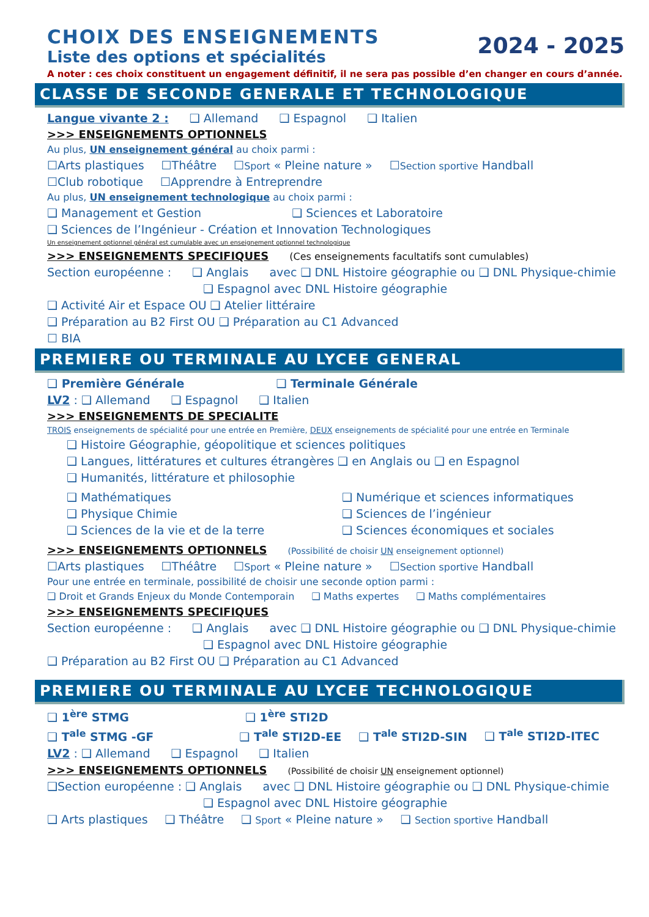CHOIX DES ENSEIGNEMENTS
Liste des options et spécialités
2024 - 2025
A noter : ces choix constituent un engagement définitif, il ne sera pas possible d’en changer en cours d’année.
CLASSE DE SECONDE GENERALE ET TECHNOLOGIQUE
Langue vivante 2 : ❑ Allemand ❑ Espagnol ❑ Italien
>>> ENSEIGNEMENTS OPTIONNELS
Au plus, UN enseignement général au choix parmi :
☐Arts plastiques ☐Théâtre ☐Sport « Pleine nature » ☐Section sportive Handball
☐Club robotique ☐Apprendre à Entreprendre
Au plus, UN enseignement technologique au choix parmi :
❑ Management et Gestion ❑ Sciences et Laboratoire
❑ Sciences de l’Ingénieur - Création et Innovation Technologiques
Un enseignement optionnel général est cumulable avec un enseignement optionnel technologique
>>> ENSEIGNEMENTS SPECIFIQUES (Ces enseignements facultatifs sont cumulables)
Section européenne : ❑ Anglais avec ❑ DNL Histoire géographie ou ❑ DNL Physique-chimie
❑ Espagnol avec DNL Histoire géographie
❑ Activité Air et Espace OU ❑ Atelier littéraire
❑ Préparation au B2 First OU ❑ Préparation au C1 Advanced
☐ BIA
PREMIERE OU TERMINALE AU LYCEE GENERAL
❑ Première Générale ❑ Terminale Générale
LV2 : ❑ Allemand ❑ Espagnol ❑ Italien
>>> ENSEIGNEMENTS DE SPECIALITE
TROIS enseignements de spécialité pour une entrée en Première, DEUX enseignements de spécialité pour une entrée en Terminale
❑ Histoire Géographie, géopolitique et sciences politiques
❑ Langues, littératures et cultures étrangères ❑ en Anglais ou ❑ en Espagnol
❑ Humanités, littérature et philosophie
❑ Mathématiques
❑ Physique Chimie
❑ Sciences de la vie et de la terre
❑ Numérique et sciences informatiques
❑ Sciences de l’ingénieur
❑ Sciences économiques et sociales
>>> ENSEIGNEMENTS OPTIONNELS (Possibilité de choisir UN enseignement optionnel)
☐Arts plastiques ☐Théâtre ☐Sport « Pleine nature » ☐Section sportive Handball
Pour une entrée en terminale, possibilité de choisir une seconde option parmi :
❑ Droit et Grands Enjeux du Monde Contemporain ❑ Maths expertes ❑ Maths complémentaires
>>> ENSEIGNEMENTS SPECIFIQUES
Section européenne : ❑ Anglais avec ❑ DNL Histoire géographie ou ❑ DNL Physique-chimie
❑ Espagnol avec DNL Histoire géographie
❑ Préparation au B2 First OU ❑ Préparation au C1 Advanced
PREMIERE OU TERMINALE AU LYCEE TECHNOLOGIQUE
❑ 1<sup>ère</sup> STMG ❑ 1<sup>ère</sup> STI2D
❑ T<sup>ale</sup> STMG -GF ❑ T<sup>ale</sup> STI2D-EE ❑ T<sup>ale</sup> STI2D-SIN ❑ T<sup>ale</sup> STI2D-ITEC
LV2 : ❑ Allemand ❑ Espagnol ❑ Italien
>>> ENSEIGNEMENTS OPTIONNELS (Possibilité de choisir UN enseignement optionnel)
❑Section européenne : ❑ Anglais avec ❑ DNL Histoire géographie ou ❑ DNL Physique-chimie
❑ Espagnol avec DNL Histoire géographie
❑ Arts plastiques ❑ Théâtre ❑ Sport « Pleine nature » ❑ Section sportive Handball